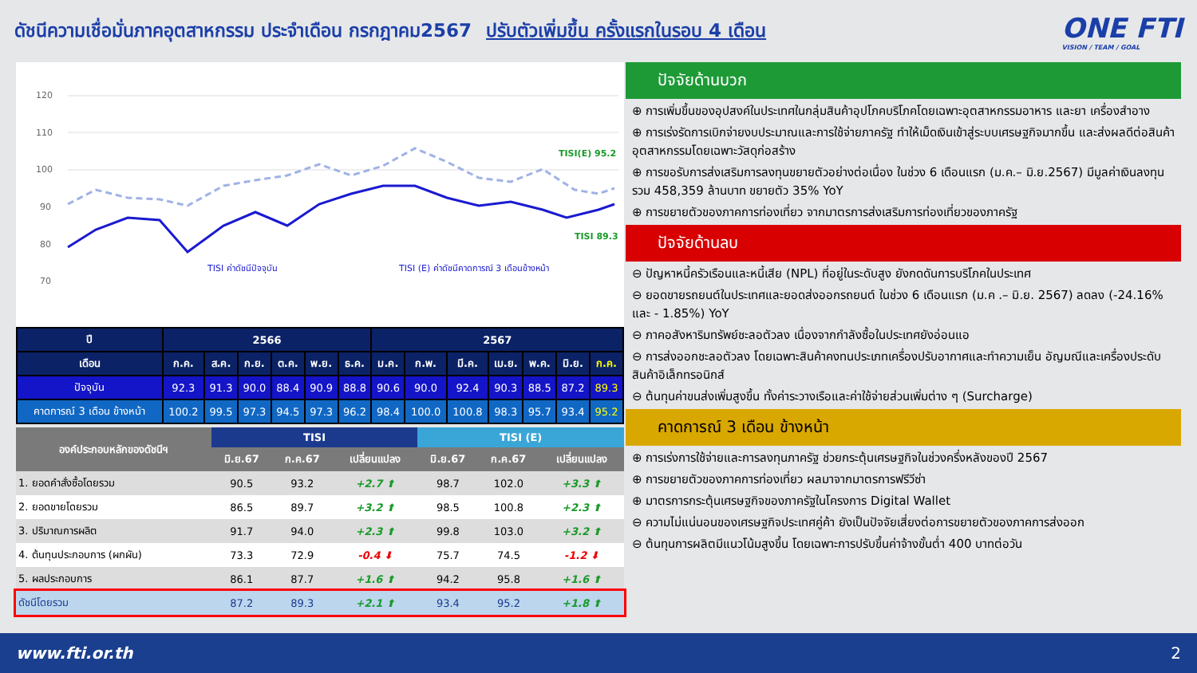ดัชนีความเชื่อมั่นภาคอุตสาหกรรม ประจำเดือน กรกฎาคม2567 ปรับตัวเพิ่มขึ้น ครั้งแรกในรอบ 4 เดือน
ONE FTI
VISION / TEAM / GOAL
120
110
100
90
80
70
TISI(E) 95.2
TISI 89.3
TISI ค่าดัชนีปัจจุบัน
TISI (E) ค่าดัชนีคาดการณ์ 3 เดือนข้างหน้า
| ปี | 2566 | | | | | | 2567 | | | | | | |
| --- | --- | --- | --- | --- | --- | --- | --- | --- | --- | --- | --- | --- | --- |
| เดือน | ก.ค. | ส.ค. | ก.ย. | ต.ค. | พ.ย. | ธ.ค. | ม.ค. | ก.พ. | มี.ค. | เม.ย. | พ.ค. | มิ.ย. | ก.ค. |
| ปัจจุบัน | 92.3 | 91.3 | 90.0 | 88.4 | 90.9 | 88.8 | 90.6 | 90.0 | 92.4 | 90.3 | 88.5 | 87.2 | 89.3 |
| คาดการณ์ 3 เดือน ข้างหน้า | 100.2 | 99.5 | 97.3 | 94.5 | 97.3 | 96.2 | 98.4 | 100.0 | 100.8 | 98.3 | 95.7 | 93.4 | 95.2 |
| องค์ประกอบหลักของดัชนีฯ | TISI | | | TISI (E) | | |
| --- | --- | --- | --- | --- | --- | --- |
| | มิ.ย.67 | ก.ค.67 | เปลี่ยนแปลง | มิ.ย.67 | ก.ค.67 | เปลี่ยนแปลง |
| 1. ยอดคำสั่งซื้อโดยรวม | 90.5 | 93.2 | +2.7 ⬆ | 98.7 | 102.0 | +3.3 ⬆ |
| 2. ยอดขายโดยรวม | 86.5 | 89.7 | +3.2 ⬆ | 98.5 | 100.8 | +2.3 ⬆ |
| 3. ปริมาณการผลิต | 91.7 | 94.0 | +2.3 ⬆ | 99.8 | 103.0 | +3.2 ⬆ |
| 4. ต้นทุนประกอบการ (ผกผัน) | 73.3 | 72.9 | -0.4 ⬇ | 75.7 | 74.5 | -1.2 ⬇ |
| 5. ผลประกอบการ | 86.1 | 87.7 | +1.6 ⬆ | 94.2 | 95.8 | +1.6 ⬆ |
| ดัชนีโดยรวม | 87.2 | 89.3 | +2.1 ⬆ | 93.4 | 95.2 | +1.8 ⬆ |
ปัจจัยด้านบวก
⊕ การเพิ่มขึ้นของอุปสงค์ในประเทศในกลุ่มสินค้าอุปโภคบริโภคโดยเฉพาะอุตสาหกรรมอาหาร และยา เครื่องสำอาง
⊕ การเร่งรัดการเบิกจ่ายงบประมาณและการใช้จ่ายภาครัฐ ทำให้เม็ดเงินเข้าสู่ระบบเศรษฐกิจมากขึ้น และส่งผลดีต่อสินค้าอุตสาหกรรมโดยเฉพาะวัสดุก่อสร้าง
⊕ การขอรับการส่งเสริมการลงทุนขยายตัวอย่างต่อเนื่อง ในช่วง 6 เดือนแรก (ม.ค.– มิ.ย.2567) มีมูลค่าเงินลงทุนรวม 458,359 ล้านบาท ขยายตัว 35% YoY
⊕ การขยายตัวของภาคการท่องเที่ยว จากมาตรการส่งเสริมการท่องเที่ยวของภาครัฐ
ปัจจัยด้านลบ
⊖ ปัญหาหนี้ครัวเรือนและหนี้เสีย (NPL) ที่อยู่ในระดับสูง ยังกดดันการบริโภคในประเทศ
⊖ ยอดขายรถยนต์ในประเทศและยอดส่งออกรถยนต์ ในช่วง 6 เดือนแรก (ม.ค .– มิ.ย. 2567) ลดลง (-24.16% และ - 1.85%) YoY
⊖ ภาคอสังหาริมทรัพย์ชะลอตัวลง เนื่องจากกำลังซื้อในประเทศยังอ่อนแอ
⊖ การส่งออกชะลอตัวลง โดยเฉพาะสินค้าคงทนประเภทเครื่องปรับอากาศและทำความเย็น อัญมณีและเครื่องประดับ สินค้าอิเล็กทรอนิกส์
⊖ ต้นทุนค่าขนส่งเพิ่มสูงขึ้น ทั้งค่าระวางเรือและค่าใช้จ่ายส่วนเพิ่มต่าง ๆ (Surcharge)
คาดการณ์ 3 เดือน ข้างหน้า
⊕ การเร่งการใช้จ่ายและการลงทุนภาครัฐ ช่วยกระตุ้นเศรษฐกิจในช่วงครึ่งหลังของปี 2567
⊕ การขยายตัวของภาคการท่องเที่ยว ผลมาจากมาตรการฟรีวีซ่า
⊕ มาตรการกระตุ้นเศรษฐกิจของภาครัฐในโครงการ Digital Wallet
⊖ ความไม่แน่นอนของเศรษฐกิจประเทศคู่ค้า ยังเป็นปัจจัยเสี่ยงต่อการขยายตัวของภาคการส่งออก
⊖ ต้นทุนการผลิตมีแนวโน้มสูงขึ้น โดยเฉพาะการปรับขึ้นค่าจ้างขั้นต่ำ 400 บาทต่อวัน
www.fti.or.th 2